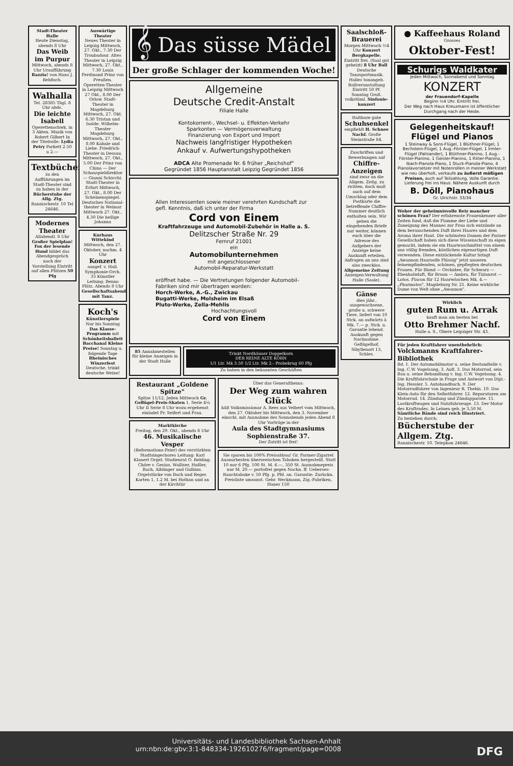Stadt-Theater Halle
Heute Dienstag, abends 8 Uhr
Das Weib im Purpur
Mittwoch, abends 8 Uhr Uraufführung Razzia! von Hans J. Rehfisch.
Walhalla
Tel. 28385 Tägl. 8 Uhr abds.
Die leichte Isabell
Operettenschwk. in 3 Akten. Musik von Robert Gilbert In der Titelrolle: Lydia Petry Parkett 2.50 u 2.—
Textbücher
zu den Aufführungen im Stadt-Theater sind zu haben in der Bücherstube der Allg. Ztg. Rannischestr. 10 Tel 24646.
Modernes Theater
Allabendl. 8 Uhr Großer Spielplan! Fox der lesende Hund bildet das Abendgespräch nach der Vorstellung Eintritt auf allen Plätzen 50 Pfg
Auswärtige Theater
Neues Theater in Leipzig Mittwoch, 27. Okt., 7.30 Der Troubadour. Altes Theater in Leipzig Mittwoch, 27. Okt., 7.30 Louis Ferdinand Prinz von Preußen. Operetten-Theater in Leipzig Mittwoch 27 Okt., 8.00 Der Orlow. Stadt-Theater in Magdeburg. Mittwoch, 27. Okt. 6.30 Tristan und Isolde. Wilhelm-Theater Magdeburg. Mittwoch, 27. Okt., 8.00 Kabale und Liebe. Friedrich-Theater in Dessau. Mittwoch, 27. Okt., 5.00 Der Prinz von China — Der Schauspieldirektor — Gianni Schicchi. Stadt-Theater in Erfurt Mittwoch, 27. Okt., 8.00 Der Scheinenspiegel. Deutsches National-theater in Weimar Mittwoch 27. Okt., 4.30 Die heilige Johanna
Kurhaus Wittekind
Mittwoch, den 27. Oktober, nachm. 4 Uhr
Konzert
ausgef. v. Hall. Symphonie-Orch. 35 Künstler Leitung: Benno Plätz. Abends 8 Uhr Gesellschaftsabend mit Tanz.
Koch's
Künstlerspiele Nur bis Sonntag Das Klasse-Programm mit Schönheitsballett Bacchanal Kleine Preise! Sonntag u. folgende Tage Rheinisches Winzerfest Deutsche, trinkt deutsche Weine!
𝄞 Das süsse Mädel
Der große Schlager der kommenden Woche!
Allgemeine
Deutsche Credit-Anstalt
Filiale Halle
Kontokorrent-, Wechsel- u. Effekten-Verkehr
Sparkonten — Vermögensverwaltung
Finanzierung von Export und Import
Nachweis langfristiger Hypotheken
Ankauf v. Aufwertungshypotheken
ADCA Alte Promenade Nr. 6 früher „Reichshof"
Gegründet 1856 Hauptanstalt Leipzig Gegründet 1856
Allen Interessenten sowie meiner verehrten Kundschaft zur gefl. Kenntnis, daß ich unter der Firma
Cord von Einem
Kraftfahrzeuge und Automobil-Zubehör in Halle a. S.
Delitzscher Straße Nr. 29
Fernruf 21001
ein
Automobilunternehmen
mit angeschlossener
Automobil-Reparatur-Werkstatt
eröffnet habe. — Die Vertretungen folgender Automobil-Fabriken sind mir übertragen worden:
Horch-Werke, A.-G., Zwickau
Bugatti-Werke, Molsheim im Elsaß
Pluto-Werke, Zella-Mehlis
Hochachtungsvoll
Cord von Einem
85 Annahmestellen für kleine Anzeigen in der Stadt Halle
Trinkt Nordhäuser Doppelkorn
DER REINE ALTE KORN
1/1 Ltr. Mk 3.50 1/2 Ltr. Mk 2.- Probekrug 60 Pfg
Zu haben in den bekannten Geschäften
Restaurant „Goldene Spitze"
Spitze 11/12. Jeden Mittwoch Gr. Geflügel-Preis-Skaten 1. Serie 4¼ Uhr II Serie 8 Uhr wozu ergebenst einladet Fr. Seifert und Frau.
Marktkirche
Freitag, den 29. Okt., abends 8 Uhr
46. Musikalische Vesper
(Reformations-Feier) des verstärkten Stadtsingechores Leitung: Karl Klanert Orgel: Studienrat O. Rebling. Chöre v. Gesius, Walliser, Haßler, Bach, Aiblinger und Gulbins. Orgelstücke von Bach und Reger. Karten 1, 1.2 M. bei Hothan und an der Kirchtür
Über das Generalthema:
Der Weg zum wahren Glück
hält Volksmissionar A. Rees aus Velbert vom Mittwoch, den 27. Oktober bis Mittwoch, den 3. November einschl. mit Ausnahme des Sonnabends jeden Abend 8 Uhr Vorträge in der
Aula des Stadtgymnasiums Sophienstraße 37.
Der Zutritt ist frei!
Sie sparen bis 100% Preisabbau! Gr. Farmer-Zigarrel Ausnurbesten überseeischen Tabaken hergestellt. Statt 10 nur 6 Pfg. 100 St. M. 6.—, 350 St. Ausnahmepreis nur M. 20.— portofrei gegen Nachn. ff. Ueberses-Rauchtabake v. 50 Pfg. p. Pfd. an. Garantie: Zurückn. Preisliste umsonst. Gebr. Weckmann, Zig.-Fabriken, Haner 150
Saalschloß-Brauerei
Morgen Mittwoch ½4 Uhr Konzert Bergkapelle. Eintritt frei. (Saal gut geheizt) 8 Uhr Ball Deutsche Tanzsportmusik. Halles tonangeb. Ballveranstaltung Eintritt 50 Pf. Sonntag Groß. volkstüml. Sinfonie-konzert
Haltbare gute
Schuhsenkel
empfiehlt H. Schnee Nachf. Große Steinstraße 84.
Zuschriften und Bewerbungen auf
Chiffre-Anzeigen
sind zwar an die Allgem. Zeitg. zu richten, doch muß auch auf dem Umschlag oder dem Postkarte die betreffende Chiffre-Nummer deutlich enthalten sein. Wir geben die eingehenden Briefe nur weiter, können euch über die Adresse des Aufgebers der Anzeige keine Auskunft erteilen. Anfragen an uns sind also zwecklos. Allgemeine Zeitung Anzeigen-Verwaltung Halle (Saale).
Gänse
dies jähr., ausgewachsene, große u. schwere Tiere, liefert von 10 Stck. an aufwärts à Mk. 7.— p. Stck. u. Garantie lebend. Auskunft gegen Nachnahme. Geflügelhof, Sibyllenort 13, Schles.
● Kaffeehaus Roland
Grosses
Oktober-Fest!
Schurigs Waldkater
Jeden Mittwoch, Sonnabend und Sonntag
KONZERT
der Frauendorf-Kapelle
Beginn ½4 Uhr. Eintritt frei.
Der Weg nach Haus Kreuzmann ist öffentlicher Durchgang nach der Heide.
Gelegenheitskauf! Flügel und Pianos
1 Steinway & Sons-Flügel, 1 Blüthner-Flügel, 1 Bechstein-Flügel, 1 Aug.-Förster-Flügel, 1 Irmler-Flügel (Palisander), 1 Blüthner-Pianino, 1 Aug.-Förster-Pianino, 1 Geisler-Pianino, 1 Ritter-Pianino, 1 Ibach-Pianola-Piano, 1 Stuck-Pianola-Piano, 4 Pianolavorsetzer mit Notenrollen in meiner Werkstatt wie neu überholt, verkaufe zu äußerst mäßigen Preisen, auch auf Teilzahlung. Volle Garantie. Lieferung frei ins Haus. Nähere Auskunft durch
B. Döll, Pianohaus
Gr. Ulrichstr. 33/34
Woher der geheimnisvolle Reiz mancher schönen Frau? Der erfahrenste Frauenkenner aller Zeiten fand, daß die Flamme der Liebe und Zuneigung des Mannes zur Frau sich entzünde an dem berauschenden Duft ihres Haares und dem Aroma ihrer Haut. Die schönsten Damen der Pariser Gesellschaft haben sich diese Wissenschaft zu eigen gemacht, indem sie ein Haarwaschmittel von einem uns völlig fremden, köstlichen eigenartigen Duft verwenden. Diese entzückende Kultur bringt „Awannon Haarseife Flüssig" jetzt unseren feinempfindenden, schönen, gepflegten deutschen Frauen. Für Blond — Orchidee, für Schwarz — Ebenholzduft, für Braun — Ambra, für Tizianrot — Lotos. Flacon für 12 Haarwäschen Mk. 4.— „Pharmatos", Magdeburg Nr. 21. Keine wirkliche Dame von Welt ohne „Awannon".
Wirklich
guten Rum u. Arrak
kauft man am besten bei
Otto Brehmer Nachf.
Halle a. S., Obere Leipziger Str. 43.
Für jeden Kraftfahrer unentbehrlich:
Volckmanns Kraftfahrer-Bibliothek
Bd. 1. Der Automobilmotor u. seine Bestandteile v. Ing. C.W. Vogelsang, 3. Aufl. 3. Das Motorrad, sein Bau u. seine Behandlung v. Ing. C.W. Vogelsang. 4. Die Kraftfahrschule in Frage und Antwort von Dipl.-Ing. Hessler. 5. Autohandbuch. 9. Der Motorradfahrer von Ingenieur R. Thebis. 10. Das Klein-Auto für den Selbstfahrer. 12. Reparaturen am Motorrad. 14. Zündung und Zündapparate. 11. Lastkraftwagen und Nutzfahrzeuge. 13. Der Motor des Kraftrades. In Leinen geb. je 3,50 M.
Sämtliche Bände sind reich illustriert.
Zu beziehen durch:
Bücherstube der Allgem. Ztg.
Rannischestr. 10. Telephon 24646.
Universitäts- und Landesbibliothek Sachsen-Anhalt
urn:nbn:de:gbv:3:1-848334-192610276/fragment/page=0008 DFG